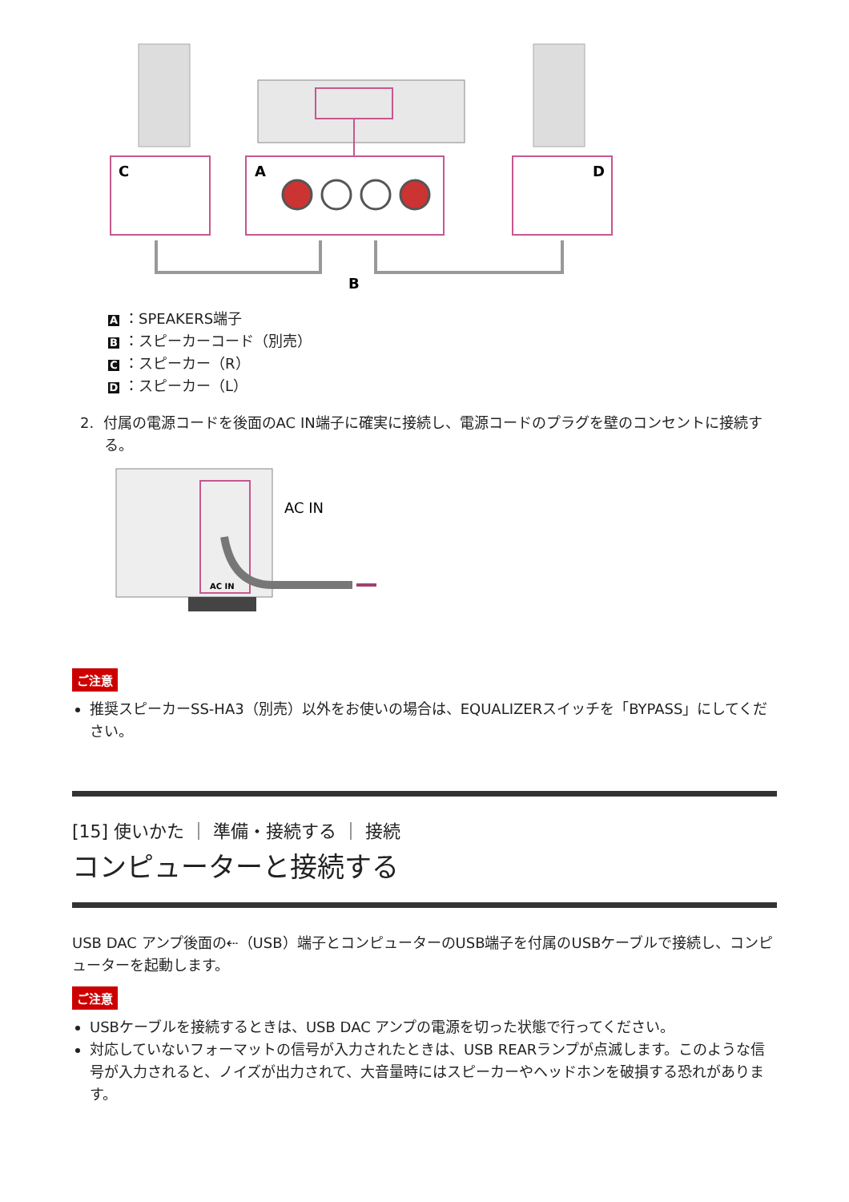C
A
D
B
A ：SPEAKERS端子
B ：スピーカーコード（別売）
C ：スピーカー（R）
D ：スピーカー（L）
2. 付属の電源コードを後面のAC IN端子に確実に接続し、電源コードのプラグを壁のコンセントに接続する。
AC IN
AC IN
ご注意
推奨スピーカーSS-HA3（別売）以外をお使いの場合は、EQUALIZERスイッチを「BYPASS」にしてください。
[15] 使いかた ｜ 準備・接続する ｜ 接続
コンピューターと接続する
USB DAC アンプ後面の⇠（USB）端子とコンピューターのUSB端子を付属のUSBケーブルで接続し、コンピューターを起動します。
ご注意
USBケーブルを接続するときは、USB DAC アンプの電源を切った状態で行ってください。
対応していないフォーマットの信号が入力されたときは、USB REARランプが点滅します。このような信号が入力されると、ノイズが出力されて、大音量時にはスピーカーやヘッドホンを破損する恐れがあります。